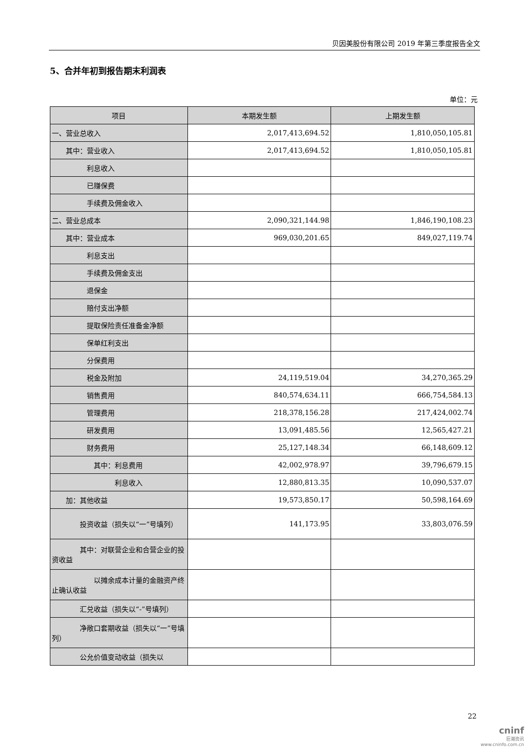贝因美股份有限公司 2019 年第三季度报告全文
5、合并年初到报告期末利润表
单位：元
| 项目 | 本期发生额 | 上期发生额 |
| --- | --- | --- |
| 一、营业总收入 | 2,017,413,694.52 | 1,810,050,105.81 |
| 其中：营业收入 | 2,017,413,694.52 | 1,810,050,105.81 |
| 利息收入 | | |
| 已赚保费 | | |
| 手续费及佣金收入 | | |
| 二、营业总成本 | 2,090,321,144.98 | 1,846,190,108.23 |
| 其中：营业成本 | 969,030,201.65 | 849,027,119.74 |
| 利息支出 | | |
| 手续费及佣金支出 | | |
| 退保金 | | |
| 赔付支出净额 | | |
| 提取保险责任准备金净额 | | |
| 保单红利支出 | | |
| 分保费用 | | |
| 税金及附加 | 24,119,519.04 | 34,270,365.29 |
| 销售费用 | 840,574,634.11 | 666,754,584.13 |
| 管理费用 | 218,378,156.28 | 217,424,002.74 |
| 研发费用 | 13,091,485.56 | 12,565,427.21 |
| 财务费用 | 25,127,148.34 | 66,148,609.12 |
| 其中：利息费用 | 42,002,978.97 | 39,796,679.15 |
| 利息收入 | 12,880,813.35 | 10,090,537.07 |
| 加：其他收益 | 19,573,850.17 | 50,598,164.69 |
| 投资收益（损失以“一”号填列） | 141,173.95 | 33,803,076.59 |
| 其中：对联营企业和合营企业的投资收益 | | |
| 以摊余成本计量的金融资产终止确认收益 | | |
| 汇兑收益（损失以“-”号填列） | | |
| 净敞口套期收益（损失以“一”号填列） | | |
| 公允价值变动收益（损失以 | | |
22
cninf
巨潮资讯
www.cninfo.com.cn